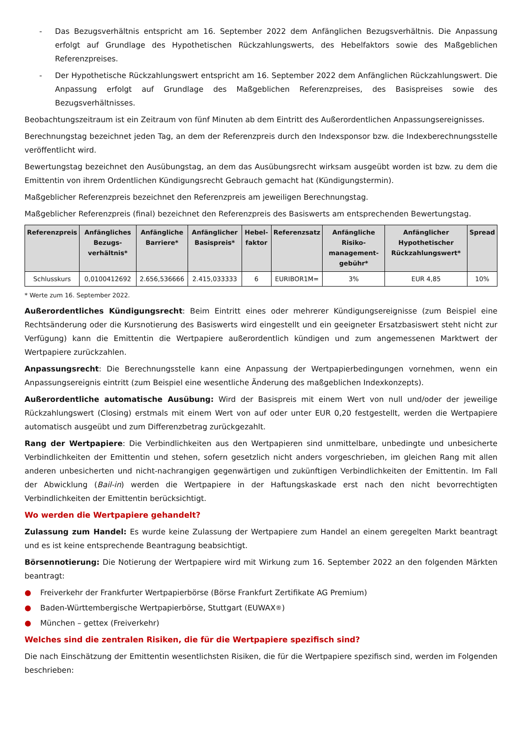- Das Bezugsverhältnis entspricht am 16. September 2022 dem Anfänglichen Bezugsverhältnis. Die Anpassung erfolgt auf Grundlage des Hypothetischen Rückzahlungswerts, des Hebelfaktors sowie des Maßgeblichen Referenzpreises.
- Der Hypothetische Rückzahlungswert entspricht am 16. September 2022 dem Anfänglichen Rückzahlungswert. Die Anpassung erfolgt auf Grundlage des Maßgeblichen Referenzpreises, des Basispreises sowie des Bezugsverhältnisses.
Beobachtungszeitraum ist ein Zeitraum von fünf Minuten ab dem Eintritt des Außerordentlichen Anpassungsereignisses.
Berechnungstag bezeichnet jeden Tag, an dem der Referenzpreis durch den Indexsponsor bzw. die Indexberechnungsstelle veröffentlicht wird.
Bewertungstag bezeichnet den Ausübungstag, an dem das Ausübungsrecht wirksam ausgeübt worden ist bzw. zu dem die Emittentin von ihrem Ordentlichen Kündigungsrecht Gebrauch gemacht hat (Kündigungstermin).
Maßgeblicher Referenzpreis bezeichnet den Referenzpreis am jeweiligen Berechnungstag.
Maßgeblicher Referenzpreis (final) bezeichnet den Referenzpreis des Basiswerts am entsprechenden Bewertungstag.
| Referenzpreis | Anfängliches Bezugs-verhältnis* | Anfängliche Barriere* | Anfänglicher Basispreis* | Hebel-faktor | Referenzsatz | Anfängliche Risiko-management-gebühr* | Anfänglicher Hypothetischer Rückzahlungswert* | Spread |
| --- | --- | --- | --- | --- | --- | --- | --- | --- |
| Schlusskurs | 0,0100412692 | 2.656,536666 | 2.415,033333 | 6 | EURIBOR1M= | 3% | EUR 4,85 | 10% |
* Werte zum 16. September 2022.
Außerordentliches Kündigungsrecht: Beim Eintritt eines oder mehrerer Kündigungsereignisse (zum Beispiel eine Rechtsänderung oder die Kursnotierung des Basiswerts wird eingestellt und ein geeigneter Ersatzbasiswert steht nicht zur Verfügung) kann die Emittentin die Wertpapiere außerordentlich kündigen und zum angemessenen Marktwert der Wertpapiere zurückzahlen.
Anpassungsrecht: Die Berechnungsstelle kann eine Anpassung der Wertpapierbedingungen vornehmen, wenn ein Anpassungsereignis eintritt (zum Beispiel eine wesentliche Änderung des maßgeblichen Indexkonzepts).
Außerordentliche automatische Ausübung: Wird der Basispreis mit einem Wert von null und/oder der jeweilige Rückzahlungswert (Closing) erstmals mit einem Wert von auf oder unter EUR 0,20 festgestellt, werden die Wertpapiere automatisch ausgeübt und zum Differenzbetrag zurückgezahlt.
Rang der Wertpapiere: Die Verbindlichkeiten aus den Wertpapieren sind unmittelbare, unbedingte und unbesicherte Verbindlichkeiten der Emittentin und stehen, sofern gesetzlich nicht anders vorgeschrieben, im gleichen Rang mit allen anderen unbesicherten und nicht-nachrangigen gegenwärtigen und zukünftigen Verbindlichkeiten der Emittentin. Im Fall der Abwicklung (Bail-in) werden die Wertpapiere in der Haftungskaskade erst nach den nicht bevorrechtigten Verbindlichkeiten der Emittentin berücksichtigt.
Wo werden die Wertpapiere gehandelt?
Zulassung zum Handel: Es wurde keine Zulassung der Wertpapiere zum Handel an einem geregelten Markt beantragt und es ist keine entsprechende Beantragung beabsichtigt.
Börsennotierung: Die Notierung der Wertpapiere wird mit Wirkung zum 16. September 2022 an den folgenden Märkten beantragt:
● Freiverkehr der Frankfurter Wertpapierbörse (Börse Frankfurt Zertifikate AG Premium)
● Baden-Württembergische Wertpapierbörse, Stuttgart (EUWAX<sup>®</sup>)
● München – gettex (Freiverkehr)
Welches sind die zentralen Risiken, die für die Wertpapiere spezifisch sind?
Die nach Einschätzung der Emittentin wesentlichsten Risiken, die für die Wertpapiere spezifisch sind, werden im Folgenden beschrieben: